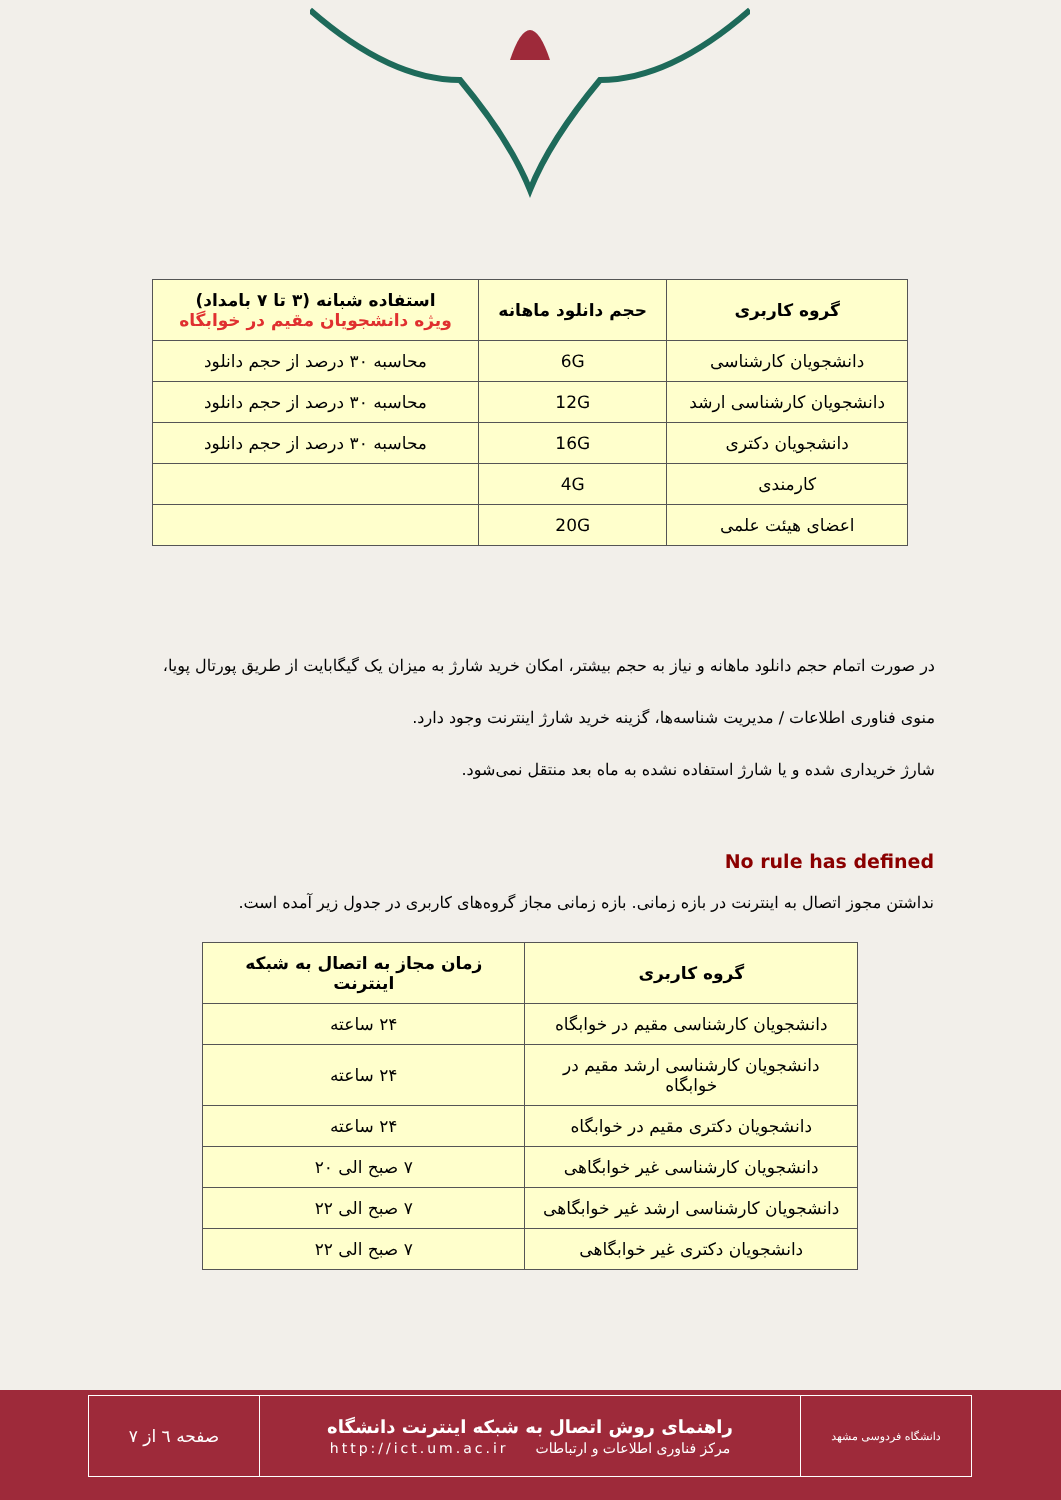| گروه کاربری | حجم دانلود ماهانه | استفاده شبانه (۳ تا ۷ بامداد) ویژه دانشجویان مقیم در خوابگاه |
| --- | --- | --- |
| دانشجویان کارشناسی | 6G | محاسبه ۳۰ درصد از حجم دانلود |
| دانشجویان کارشناسی ارشد | 12G | محاسبه ۳۰ درصد از حجم دانلود |
| دانشجویان دکتری | 16G | محاسبه ۳۰ درصد از حجم دانلود |
| کارمندی | 4G | |
| اعضای هیئت علمی | 20G | |
در صورت اتمام حجم دانلود ماهانه و نیاز به حجم بیشتر، امکان خرید شارژ به میزان یک گیگابایت از طریق پورتال پویا، منوی فناوری اطلاعات / مدیریت شناسه‌ها، گزینه خرید شارژ اینترنت وجود دارد.
شارژ خریداری شده و یا شارژ استفاده نشده به ماه بعد منتقل نمی‌شود.
No rule has defined
نداشتن مجوز اتصال به اینترنت در بازه زمانی. بازه زمانی مجاز گروه‌های کاربری در جدول زیر آمده است.
| گروه کاربری | زمان مجاز به اتصال به شبکه اینترنت |
| --- | --- |
| دانشجویان کارشناسی مقیم در خوابگاه | ۲۴ ساعته |
| دانشجویان کارشناسی ارشد مقیم در خوابگاه | ۲۴ ساعته |
| دانشجویان دکتری مقیم در خوابگاه | ۲۴ ساعته |
| دانشجویان کارشناسی غیر خوابگاهی | ۷ صبح الی ۲۰ |
| دانشجویان کارشناسی ارشد غیر خوابگاهی | ۷ صبح الی ۲۲ |
| دانشجویان دکتری غیر خوابگاهی | ۷ صبح الی ۲۲ |
| دانشگاه فردوسی مشهد | راهنمای روش اتصال به شبکه اینترنت دانشگاه مرکز فناوری اطلاعات و ارتباطات http://ict.um.ac.ir | صفحه ٦ از ٧ |